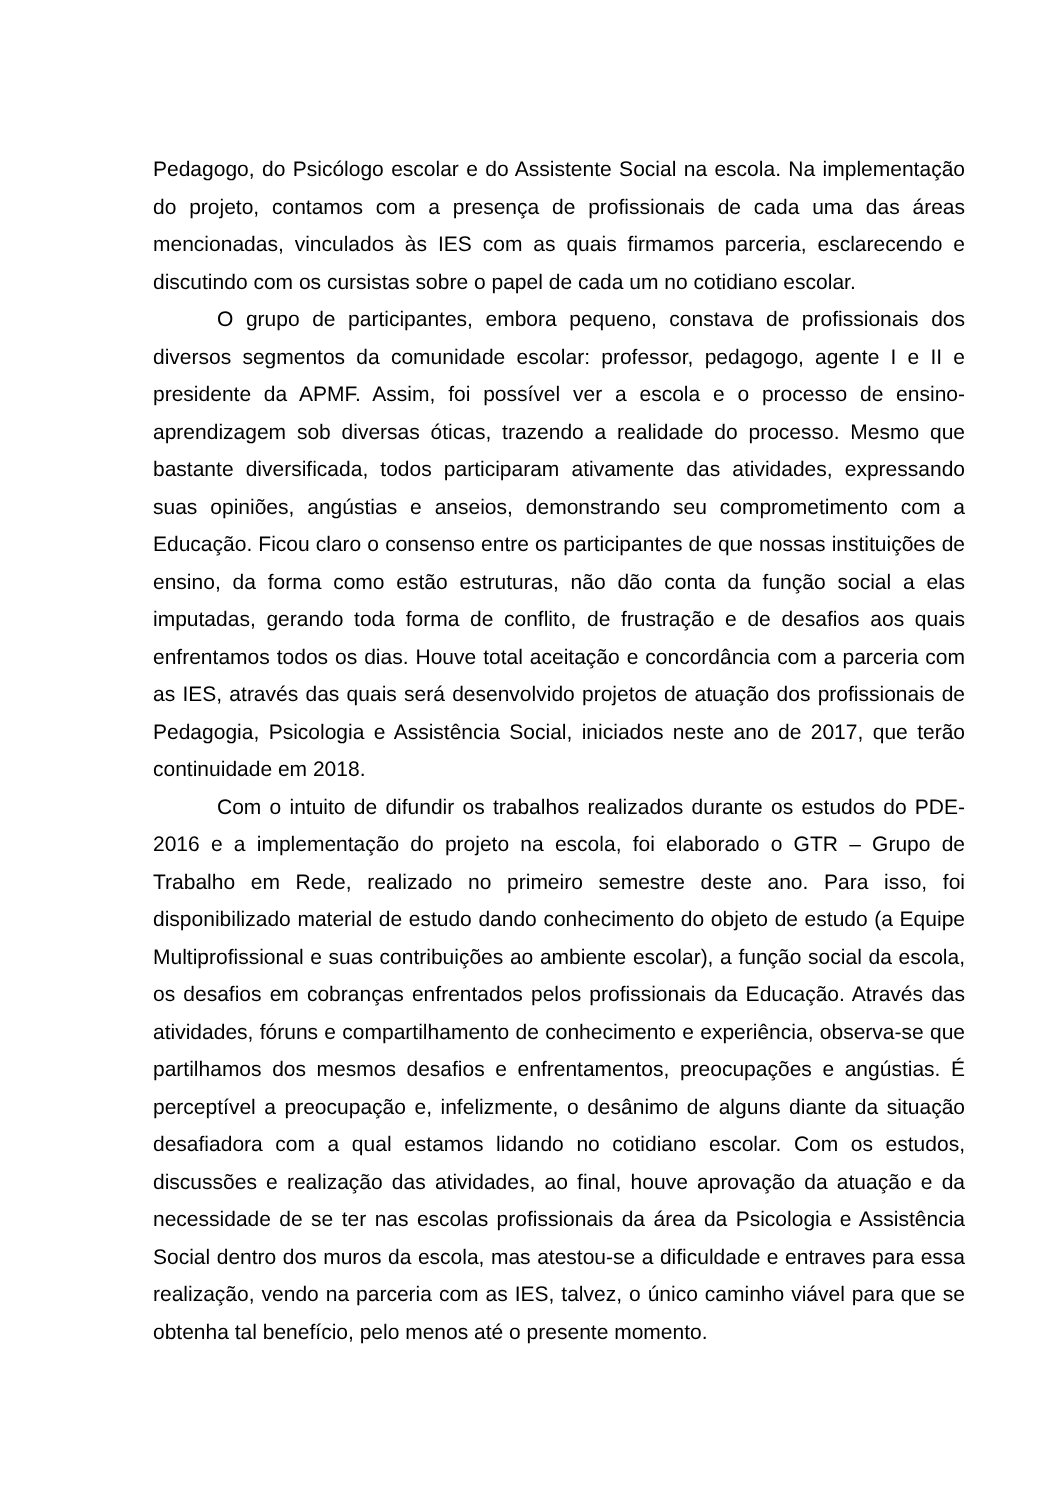Pedagogo, do Psicólogo escolar e do Assistente Social na escola. Na implementação do projeto, contamos com a presença de profissionais de cada uma das áreas mencionadas, vinculados às IES com as quais firmamos parceria, esclarecendo e discutindo com os cursistas sobre o papel de cada um no cotidiano escolar.
O grupo de participantes, embora pequeno, constava de profissionais dos diversos segmentos da comunidade escolar: professor, pedagogo, agente I e II e presidente da APMF. Assim, foi possível ver a escola e o processo de ensino-aprendizagem sob diversas óticas, trazendo a realidade do processo. Mesmo que bastante diversificada, todos participaram ativamente das atividades, expressando suas opiniões, angústias e anseios, demonstrando seu comprometimento com a Educação. Ficou claro o consenso entre os participantes de que nossas instituições de ensino, da forma como estão estruturas, não dão conta da função social a elas imputadas, gerando toda forma de conflito, de frustração e de desafios aos quais enfrentamos todos os dias. Houve total aceitação e concordância com a parceria com as IES, através das quais será desenvolvido projetos de atuação dos profissionais de Pedagogia, Psicologia e Assistência Social, iniciados neste ano de 2017, que terão continuidade em 2018.
Com o intuito de difundir os trabalhos realizados durante os estudos do PDE-2016 e a implementação do projeto na escola, foi elaborado o GTR – Grupo de Trabalho em Rede, realizado no primeiro semestre deste ano. Para isso, foi disponibilizado material de estudo dando conhecimento do objeto de estudo (a Equipe Multiprofissional e suas contribuições ao ambiente escolar), a função social da escola, os desafios em cobranças enfrentados pelos profissionais da Educação. Através das atividades, fóruns e compartilhamento de conhecimento e experiência, observa-se que partilhamos dos mesmos desafios e enfrentamentos, preocupações e angústias. É perceptível a preocupação e, infelizmente, o desânimo de alguns diante da situação desafiadora com a qual estamos lidando no cotidiano escolar. Com os estudos, discussões e realização das atividades, ao final, houve aprovação da atuação e da necessidade de se ter nas escolas profissionais da área da Psicologia e Assistência Social dentro dos muros da escola, mas atestou-se a dificuldade e entraves para essa realização, vendo na parceria com as IES, talvez, o único caminho viável para que se obtenha tal benefício, pelo menos até o presente momento.